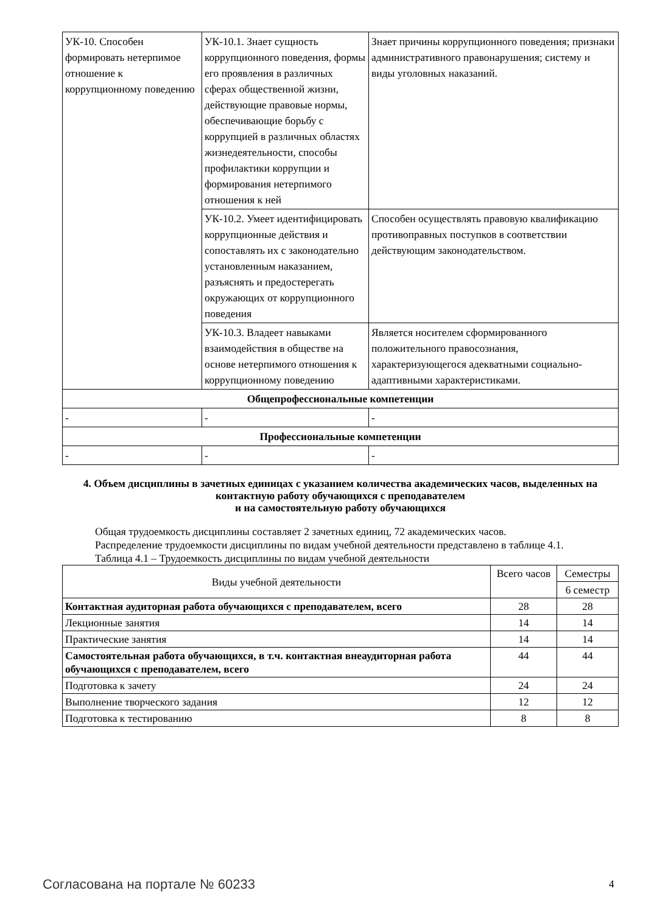| УК-10. Способен формировать нетерпимое отношение к коррупционному поведению | УК-10.1. Знает сущность коррупционного поведения, формы его проявления в различных сферах общественной жизни, действующие правовые нормы, обеспечивающие борьбу с коррупцией в различных областях жизнедеятельности, способы профилактики коррупции и формирования нетерпимого отношения к ней | Знает причины коррупционного поведения; признаки административного правонарушения; систему и виды уголовных наказаний. |
| | УК-10.2. Умеет идентифицировать коррупционные действия и сопоставлять их с законодательно установленным наказанием, разъяснять и предостерегать окружающих от коррупционного поведения | Способен осуществлять правовую квалификацию противоправных поступков в соответствии действующим законодательством. |
| | УК-10.3. Владеет навыками взаимодействия в обществе на основе нетерпимого отношения к коррупционному поведению | Является носителем сформированного положительного правосознания, характеризующегося адекватными социально-адаптивными характеристиками. |
| Общепрофессиональные компетенции | | |
| - | - | - |
| Профессиональные компетенции | | |
| - | - | - |
4. Объем дисциплины в зачетных единицах с указанием количества академических часов, выделенных на контактную работу обучающихся с преподавателем
и на самостоятельную работу обучающихся
Общая трудоемкость дисциплины составляет 2 зачетных единиц, 72 академических часов.
Распределение трудоемкости дисциплины по видам учебной деятельности представлено в таблице 4.1.
Таблица 4.1 – Трудоемкость дисциплины по видам учебной деятельности
| Виды учебной деятельности | Всего часов | Семестры |
| | | 6 семестр |
| Контактная аудиторная работа обучающихся с преподавателем, всего | 28 | 28 |
| Лекционные занятия | 14 | 14 |
| Практические занятия | 14 | 14 |
| Самостоятельная работа обучающихся, в т.ч. контактная внеаудиторная работа обучающихся с преподавателем, всего | 44 | 44 |
| Подготовка к зачету | 24 | 24 |
| Выполнение творческого задания | 12 | 12 |
| Подготовка к тестированию | 8 | 8 |
Согласована на портале № 60233 4